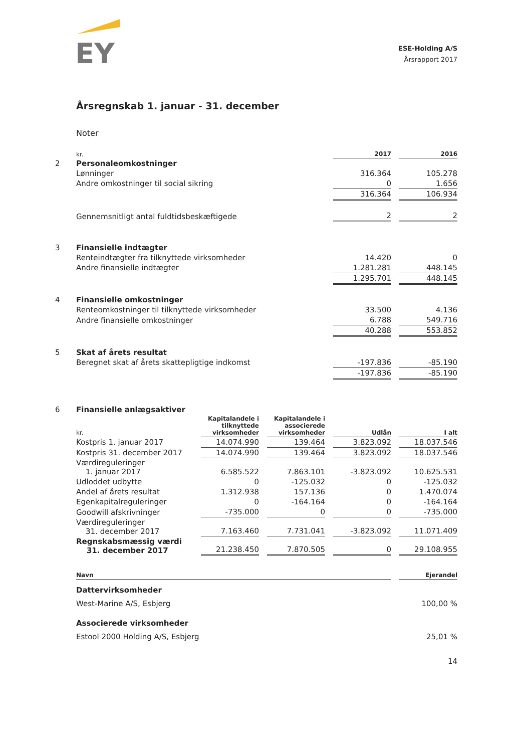EY
ESE-Holding A/S
Årsrapport 2017
Årsregnskab 1. januar - 31. december
Noter
| | kr. | 2017 | | 2016 |
| 2 | Personaleomkostninger | | | |
| | Lønninger | 316.364 | | 105.278 |
| | Andre omkostninger til social sikring | 0 | | 1.656 |
| | | 316.364 | | 106.934 |
| | Gennemsnitligt antal fuldtidsbeskæftigede | 2 | | 2 |
| 3 | Finansielle indtægter | | | |
| | Renteindtægter fra tilknyttede virksomheder | 14.420 | | 0 |
| | Andre finansielle indtægter | 1.281.281 | | 448.145 |
| | | 1.295.701 | | 448.145 |
| 4 | Finansielle omkostninger | | | |
| | Renteomkostninger til tilknyttede virksomheder | 33.500 | | 4.136 |
| | Andre finansielle omkostninger | 6.788 | | 549.716 |
| | | 40.288 | | 553.852 |
| 5 | Skat af årets resultat | | | |
| | Beregnet skat af årets skattepligtige indkomst | -197.836 | | -85.190 |
| | | -197.836 | | -85.190 |
| 6 | Finansielle anlægsaktiver | | | | | | | |
| | kr. | Kapitalandele i tilknyttede virksomheder | | Kapitalandele i associerede virksomheder | | Udlån | | I alt |
| | Kostpris 1. januar 2017 | 14.074.990 | | 139.464 | | 3.823.092 | | 18.037.546 |
| | Kostpris 31. december 2017 | 14.074.990 | | 139.464 | | 3.823.092 | | 18.037.546 |
| | Værdireguleringer 1. januar 2017 | 6.585.522 | | 7.863.101 | | -3.823.092 | | 10.625.531 |
| | Udloddet udbytte | 0 | | -125.032 | | 0 | | -125.032 |
| | Andel af årets resultat | 1.312.938 | | 157.136 | | 0 | | 1.470.074 |
| | Egenkapitalreguleringer | 0 | | -164.164 | | 0 | | -164.164 |
| | Goodwill afskrivninger | -735.000 | | 0 | | 0 | | -735.000 |
| | Værdireguleringer 31. december 2017 | 7.163.460 | | 7.731.041 | | -3.823.092 | | 11.071.409 |
| | Regnskabsmæssig værdi 31. december 2017 | 21.238.450 | | 7.870.505 | | 0 | | 29.108.955 |
| | Navn | | Ejerandel |
| | Dattervirksomheder | | |
| | West-Marine A/S, Esbjerg | | 100,00 % |
| | Associerede virksomheder | | |
| | Estool 2000 Holding A/S, Esbjerg | | 25,01 % |
14